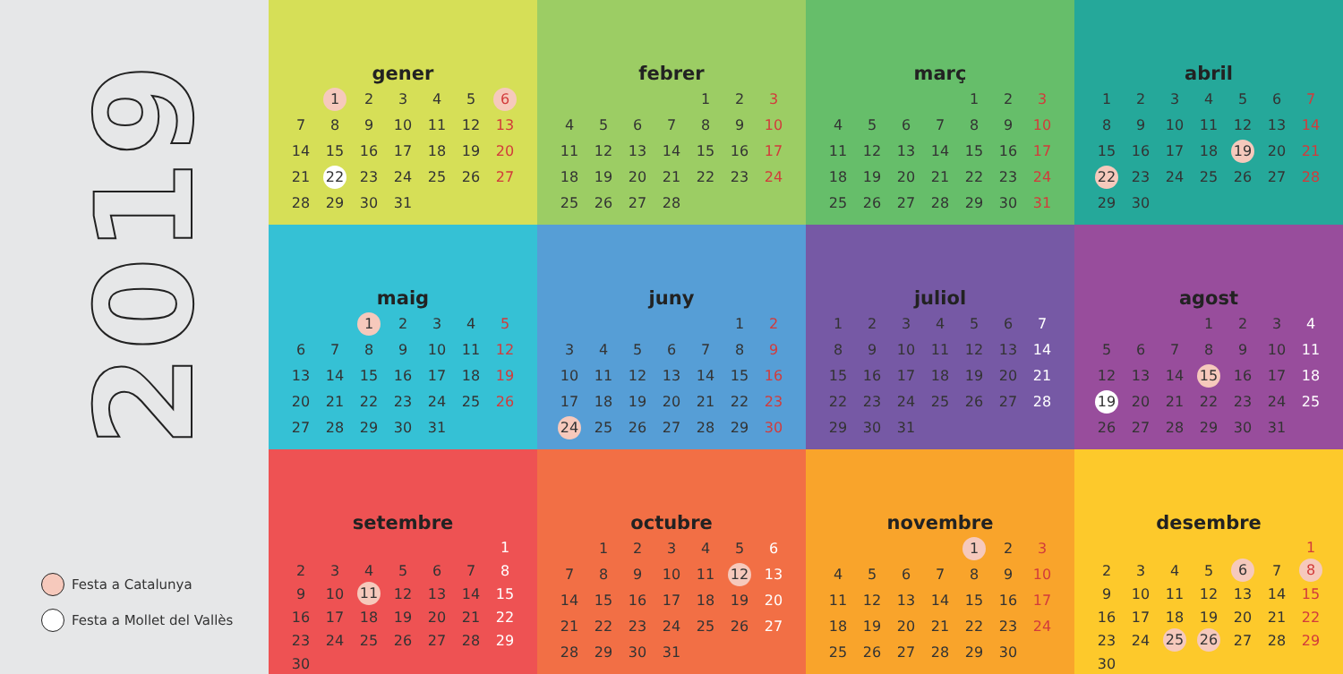2019
Festa a Catalunya
Festa a Mollet del Vallès
gener
| | 1 | 2 | 3 | 4 | 5 | 6 |
| 7 | 8 | 9 | 10 | 11 | 12 | 13 |
| 14 | 15 | 16 | 17 | 18 | 19 | 20 |
| 21 | 22 | 23 | 24 | 25 | 26 | 27 |
| 28 | 29 | 30 | 31 | | | |
febrer
| | | | | 1 | 2 | 3 |
| 4 | 5 | 6 | 7 | 8 | 9 | 10 |
| 11 | 12 | 13 | 14 | 15 | 16 | 17 |
| 18 | 19 | 20 | 21 | 22 | 23 | 24 |
| 25 | 26 | 27 | 28 | | | |
març
| | | | | 1 | 2 | 3 |
| 4 | 5 | 6 | 7 | 8 | 9 | 10 |
| 11 | 12 | 13 | 14 | 15 | 16 | 17 |
| 18 | 19 | 20 | 21 | 22 | 23 | 24 |
| 25 | 26 | 27 | 28 | 29 | 30 | 31 |
abril
| 1 | 2 | 3 | 4 | 5 | 6 | 7 |
| 8 | 9 | 10 | 11 | 12 | 13 | 14 |
| 15 | 16 | 17 | 18 | 19 | 20 | 21 |
| 22 | 23 | 24 | 25 | 26 | 27 | 28 |
| 29 | 30 | | | | | |
maig
| | | 1 | 2 | 3 | 4 | 5 |
| 6 | 7 | 8 | 9 | 10 | 11 | 12 |
| 13 | 14 | 15 | 16 | 17 | 18 | 19 |
| 20 | 21 | 22 | 23 | 24 | 25 | 26 |
| 27 | 28 | 29 | 30 | 31 | | |
juny
| | | | | | 1 | 2 |
| 3 | 4 | 5 | 6 | 7 | 8 | 9 |
| 10 | 11 | 12 | 13 | 14 | 15 | 16 |
| 17 | 18 | 19 | 20 | 21 | 22 | 23 |
| 24 | 25 | 26 | 27 | 28 | 29 | 30 |
juliol
| 1 | 2 | 3 | 4 | 5 | 6 | 7 |
| 8 | 9 | 10 | 11 | 12 | 13 | 14 |
| 15 | 16 | 17 | 18 | 19 | 20 | 21 |
| 22 | 23 | 24 | 25 | 26 | 27 | 28 |
| 29 | 30 | 31 | | | | |
agost
| | | | 1 | 2 | 3 | 4 |
| 5 | 6 | 7 | 8 | 9 | 10 | 11 |
| 12 | 13 | 14 | 15 | 16 | 17 | 18 |
| 19 | 20 | 21 | 22 | 23 | 24 | 25 |
| 26 | 27 | 28 | 29 | 30 | 31 | |
setembre
| | | | | | | 1 |
| 2 | 3 | 4 | 5 | 6 | 7 | 8 |
| 9 | 10 | 11 | 12 | 13 | 14 | 15 |
| 16 | 17 | 18 | 19 | 20 | 21 | 22 |
| 23 | 24 | 25 | 26 | 27 | 28 | 29 |
| 30 | | | | | | |
octubre
| | 1 | 2 | 3 | 4 | 5 | 6 |
| 7 | 8 | 9 | 10 | 11 | 12 | 13 |
| 14 | 15 | 16 | 17 | 18 | 19 | 20 |
| 21 | 22 | 23 | 24 | 25 | 26 | 27 |
| 28 | 29 | 30 | 31 | | | |
novembre
| | | | | 1 | 2 | 3 |
| 4 | 5 | 6 | 7 | 8 | 9 | 10 |
| 11 | 12 | 13 | 14 | 15 | 16 | 17 |
| 18 | 19 | 20 | 21 | 22 | 23 | 24 |
| 25 | 26 | 27 | 28 | 29 | 30 | |
desembre
| | | | | | | 1 |
| 2 | 3 | 4 | 5 | 6 | 7 | 8 |
| 9 | 10 | 11 | 12 | 13 | 14 | 15 |
| 16 | 17 | 18 | 19 | 20 | 21 | 22 |
| 23 | 24 | 25 | 26 | 27 | 28 | 29 |
| 30 | | | | | | |